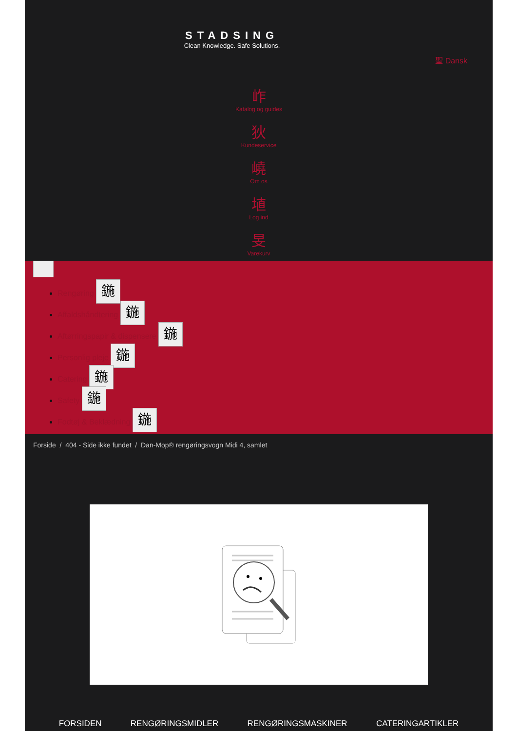STADSING
Clean Knowledge. Safe Solutions.
聖 Dansk
岞
Katalog og guides
狄
Kundeservice
嶢
Om os
埴
Log ind
旻
Varekurv
Rengøring 鍦
Affaldshåndtering 鍦
Aftørringspapir & dispensere 鍦
Personlig pleje 鍦
Catering 鍦
Safety 鍦
Fodtøj & Beklædning 鍦
Forside / 404 - Side ikke fundet / Dan-Mop® rengøringsvogn Midi 4, samlet
FORSIDEN RENGØRINGSMIDLER RENGØRINGSMASKINER CATERINGARTIKLER